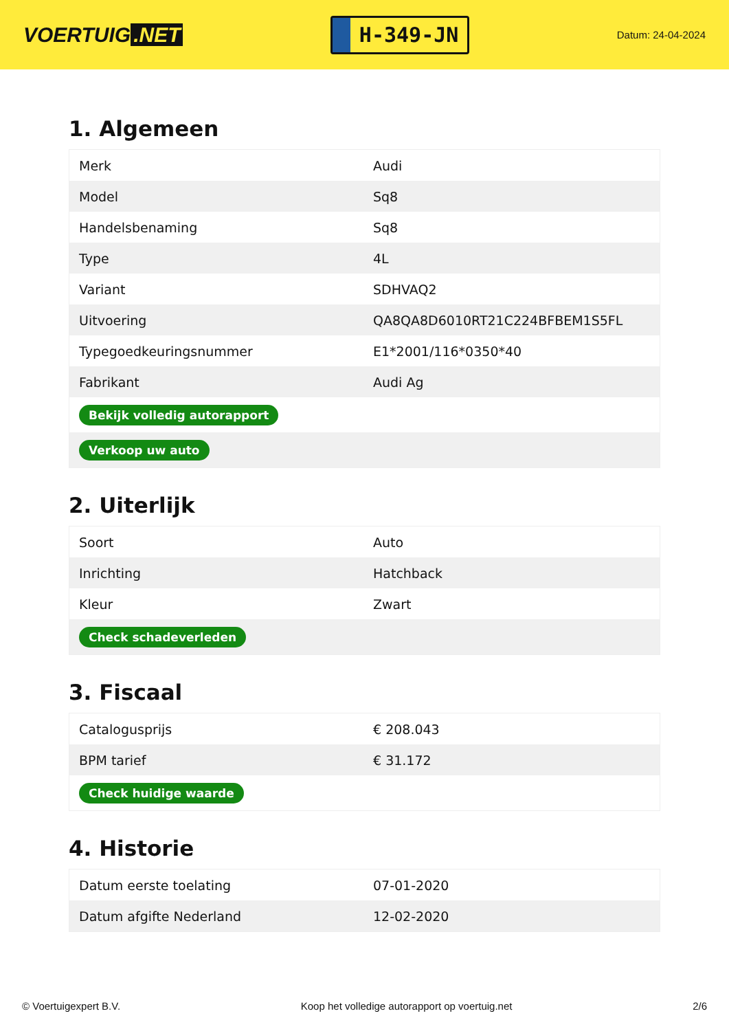VOERTUIG.NET
H-349-JN
Datum: 24-04-2024
1. Algemeen
| Merk | Audi |
| Model | Sq8 |
| Handelsbenaming | Sq8 |
| Type | 4L |
| Variant | SDHVAQ2 |
| Uitvoering | QA8QA8D6010RT21C224BFBEM1S5FL |
| Typegoedkeuringsnummer | E1*2001/116*0350*40 |
| Fabrikant | Audi Ag |
| Bekijk volledig autorapport | |
| Verkoop uw auto | |
2. Uiterlijk
| Soort | Auto |
| Inrichting | Hatchback |
| Kleur | Zwart |
| Check schadeverleden | |
3. Fiscaal
| Cataloguspr​ijs | € 208.043 |
| BPM tarief | € 31.172 |
| Check huidige waarde | |
4. Historie
| Datum eerste toelating | 07-01-2020 |
| Datum afgifte Nederland | 12-02-2020 |
© Voertuigexpert B.V. Koop het volledige autorapport op voertuig.net 2/6